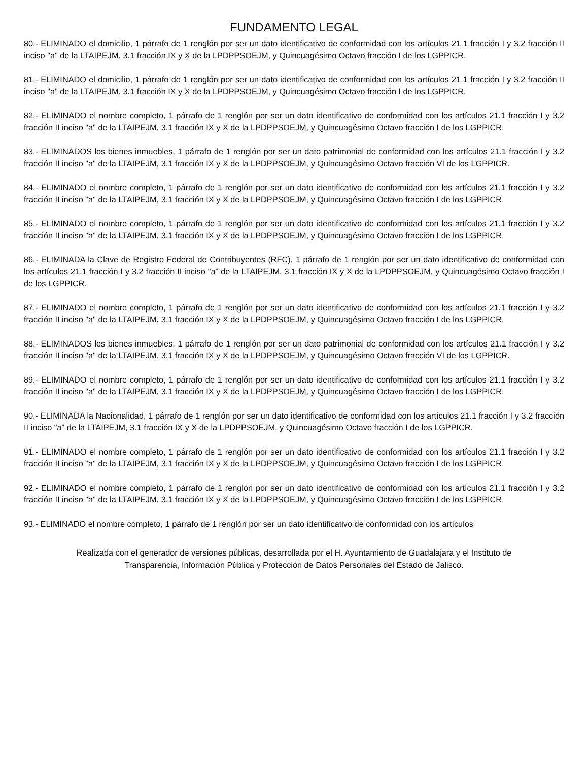FUNDAMENTO LEGAL
80.- ELIMINADO el domicilio, 1 párrafo de 1 renglón por ser un dato identificativo de conformidad con los artículos 21.1 fracción I y 3.2 fracción II inciso "a" de la LTAIPEJM, 3.1 fracción IX y X de la LPDPPSOEJM, y Quincuagésimo Octavo fracción I de los LGPPICR.
81.- ELIMINADO el domicilio, 1 párrafo de 1 renglón por ser un dato identificativo de conformidad con los artículos 21.1 fracción I y 3.2 fracción II inciso "a" de la LTAIPEJM, 3.1 fracción IX y X de la LPDPPSOEJM, y Quincuagésimo Octavo fracción I de los LGPPICR.
82.- ELIMINADO el nombre completo, 1 párrafo de 1 renglón por ser un dato identificativo de conformidad con los artículos 21.1 fracción I y 3.2 fracción II inciso "a" de la LTAIPEJM, 3.1 fracción IX y X de la LPDPPSOEJM, y Quincuagésimo Octavo fracción I de los LGPPICR.
83.- ELIMINADOS los bienes inmuebles, 1 párrafo de 1 renglón por ser un dato patrimonial de conformidad con los artículos 21.1 fracción I y 3.2 fracción II inciso "a" de la LTAIPEJM, 3.1 fracción IX y X de la LPDPPSOEJM, y Quincuagésimo Octavo fracción VI de los LGPPICR.
84.- ELIMINADO el nombre completo, 1 párrafo de 1 renglón por ser un dato identificativo de conformidad con los artículos 21.1 fracción I y 3.2 fracción II inciso "a" de la LTAIPEJM, 3.1 fracción IX y X de la LPDPPSOEJM, y Quincuagésimo Octavo fracción I de los LGPPICR.
85.- ELIMINADO el nombre completo, 1 párrafo de 1 renglón por ser un dato identificativo de conformidad con los artículos 21.1 fracción I y 3.2 fracción II inciso "a" de la LTAIPEJM, 3.1 fracción IX y X de la LPDPPSOEJM, y Quincuagésimo Octavo fracción I de los LGPPICR.
86.- ELIMINADA la Clave de Registro Federal de Contribuyentes (RFC), 1 párrafo de 1 renglón por ser un dato identificativo de conformidad con los artículos 21.1 fracción I y 3.2 fracción II inciso "a" de la LTAIPEJM, 3.1 fracción IX y X de la LPDPPSOEJM, y Quincuagésimo Octavo fracción I de los LGPPICR.
87.- ELIMINADO el nombre completo, 1 párrafo de 1 renglón por ser un dato identificativo de conformidad con los artículos 21.1 fracción I y 3.2 fracción II inciso "a" de la LTAIPEJM, 3.1 fracción IX y X de la LPDPPSOEJM, y Quincuagésimo Octavo fracción I de los LGPPICR.
88.- ELIMINADOS los bienes inmuebles, 1 párrafo de 1 renglón por ser un dato patrimonial de conformidad con los artículos 21.1 fracción I y 3.2 fracción II inciso "a" de la LTAIPEJM, 3.1 fracción IX y X de la LPDPPSOEJM, y Quincuagésimo Octavo fracción VI de los LGPPICR.
89.- ELIMINADO el nombre completo, 1 párrafo de 1 renglón por ser un dato identificativo de conformidad con los artículos 21.1 fracción I y 3.2 fracción II inciso "a" de la LTAIPEJM, 3.1 fracción IX y X de la LPDPPSOEJM, y Quincuagésimo Octavo fracción I de los LGPPICR.
90.- ELIMINADA la Nacionalidad, 1 párrafo de 1 renglón por ser un dato identificativo de conformidad con los artículos 21.1 fracción I y 3.2 fracción II inciso "a" de la LTAIPEJM, 3.1 fracción IX y X de la LPDPPSOEJM, y Quincuagésimo Octavo fracción I de los LGPPICR.
91.- ELIMINADO el nombre completo, 1 párrafo de 1 renglón por ser un dato identificativo de conformidad con los artículos 21.1 fracción I y 3.2 fracción II inciso "a" de la LTAIPEJM, 3.1 fracción IX y X de la LPDPPSOEJM, y Quincuagésimo Octavo fracción I de los LGPPICR.
92.- ELIMINADO el nombre completo, 1 párrafo de 1 renglón por ser un dato identificativo de conformidad con los artículos 21.1 fracción I y 3.2 fracción II inciso "a" de la LTAIPEJM, 3.1 fracción IX y X de la LPDPPSOEJM, y Quincuagésimo Octavo fracción I de los LGPPICR.
93.- ELIMINADO el nombre completo, 1 párrafo de 1 renglón por ser un dato identificativo de conformidad con los artículos
Realizada con el generador de versiones públicas, desarrollada por el H. Ayuntamiento de Guadalajara y el Instituto de
Transparencia, Información Pública y Protección de Datos Personales del Estado de Jalisco.